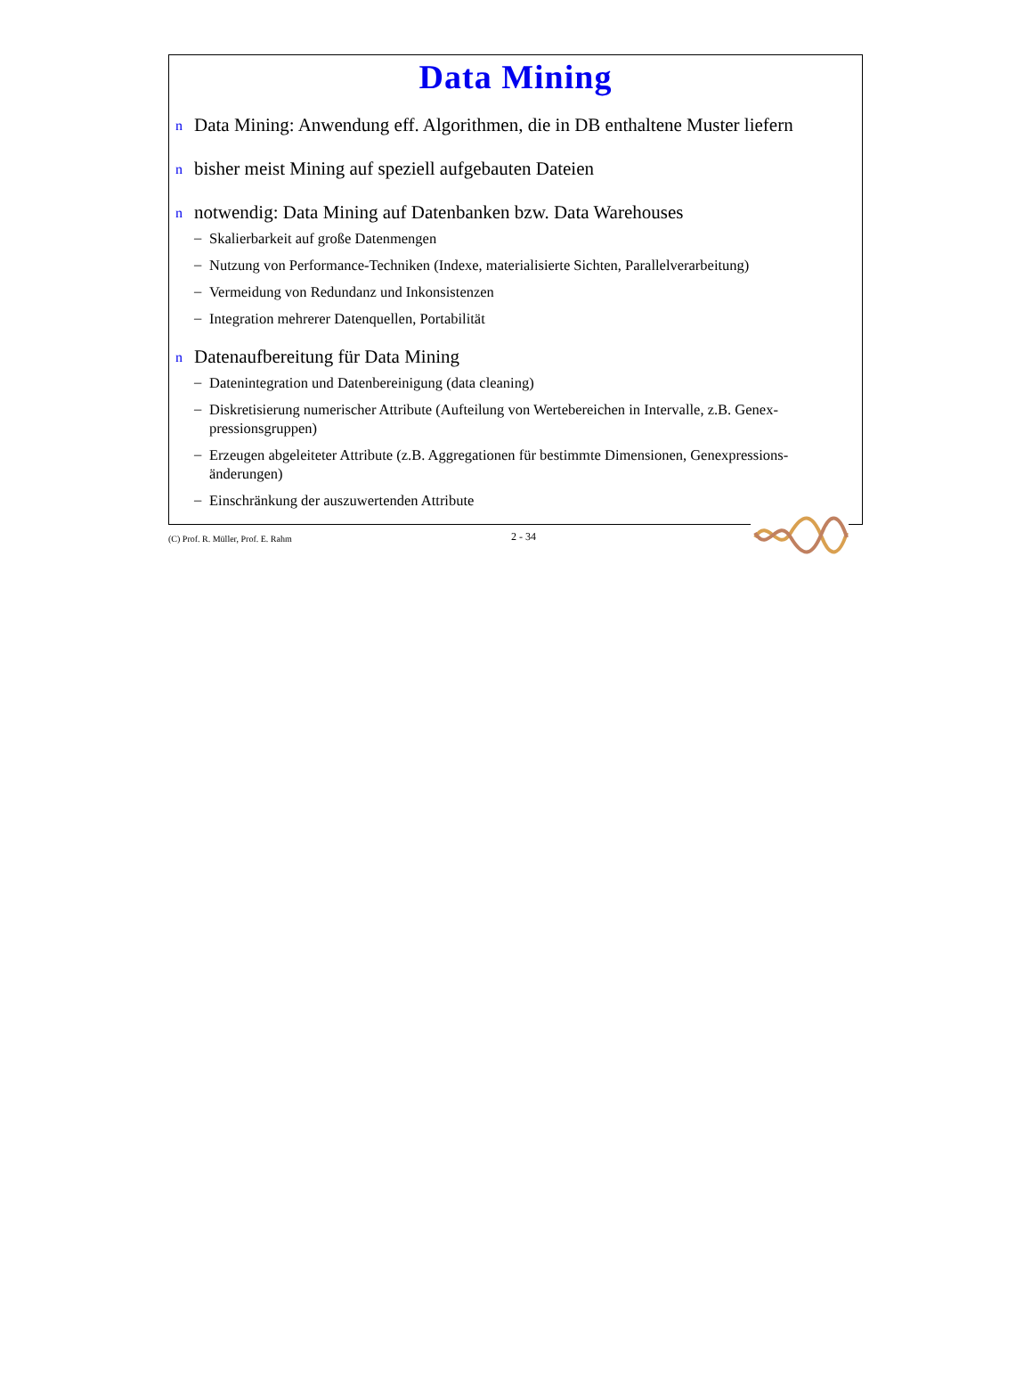Data Mining
n Data Mining: Anwendung eff. Algorithmen, die in DB enthaltene Muster liefern
nbisher meist Mining auf speziell aufgebauten Dateien
nnotwendig: Data Mining auf Datenbanken bzw. Data Warehouses
–
Skalierbarkeit auf große Datenmengen
–
Nutzung von Performance-Techniken (Indexe, materialisierte Sichten, Parallelverarbeitung)
–
Vermeidung von Redundanz und Inkonsistenzen
–
Integration mehrerer Datenquellen, Portabilität
n Datenaufbereitung für Data Mining
–
Datenintegration und Datenbereinigung (data cleaning)
–
Diskretisierung numerischer Attribute (Aufteilung von Wertebereichen in Intervalle, z.B. Genex-
pressionsgruppen)
–
Erzeugen abgeleiteter Attribute (z.B. Aggregationen für bestimmte Dimensionen, Genexpressions-
änderungen)
–
Einschränkung der auszuwertenden Attribute
(C) Prof. R. Müller, Prof. E. Rahm 2 - 34